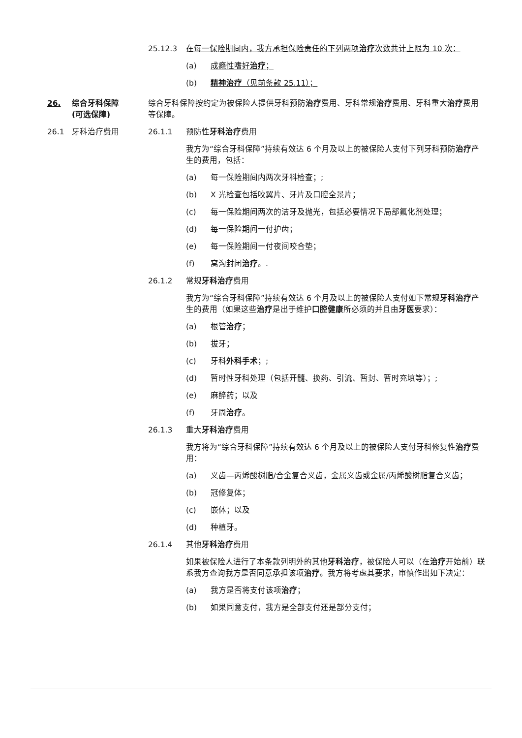25.12.3 在每一保险期间内，我方承担保险责任的下列两项治疗次数共计上限为 10 次：
(a) 成瘾性嗜好治疗；
(b) 精神治疗（见前条款 25.11）；
26. 综合牙科保障
(可选保障)
综合牙科保障按约定为被保险人提供牙科预防治疗费用、牙科常规治疗费用、牙科重大治疗费用等保障。
26.1 牙科治疗费用 26.1.1 预防性牙科治疗费用
我方为“综合牙科保障”持续有效达 6 个月及以上的被保险人支付下列牙科预防治疗产生的费用，包括：
(a) 每一保险期间内两次牙科检查；;
(b) X 光检查包括咬翼片、牙片及口腔全景片；
(c) 每一保险期间两次的洁牙及抛光，包括必要情况下局部氟化剂处理；
(d) 每一保险期间一付护齿；
(e) 每一保险期间一付夜间咬合垫；
(f) 窝沟封闭治疗。.
26.1.2 常规牙科治疗费用
我方为“综合牙科保障”持续有效达 6 个月及以上的被保险人支付如下常规牙科治疗产生的费用（如果这些治疗是出于维护口腔健康所必须的并且由牙医要求）：
(a) 根管治疗；
(b) 拔牙；
(c) 牙科外科手术；;
(d) 暂时性牙科处理（包括开髓、换药、引流、暂封、暂时充填等）；;
(e) 麻醉药；以及
(f) 牙周治疗。
26.1.3 重大牙科治疗费用
我方将为“综合牙科保障”持续有效达 6 个月及以上的被保险人支付牙科修复性治疗费用：
(a) 义齿—丙烯酸树脂/合金复合义齿，金属义齿或金属/丙烯酸树脂复合义齿；
(b) 冠修复体；
(c) 嵌体；以及
(d) 种植牙。
26.1.4 其他牙科治疗费用
如果被保险人进行了本条款列明外的其他牙科治疗，被保险人可以（在治疗开始前）联系我方查询我方是否同意承担该项治疗。我方将考虑其要求，审慎作出如下决定：
(a) 我方是否将支付该项治疗；
(b) 如果同意支付，我方是全部支付还是部分支付；